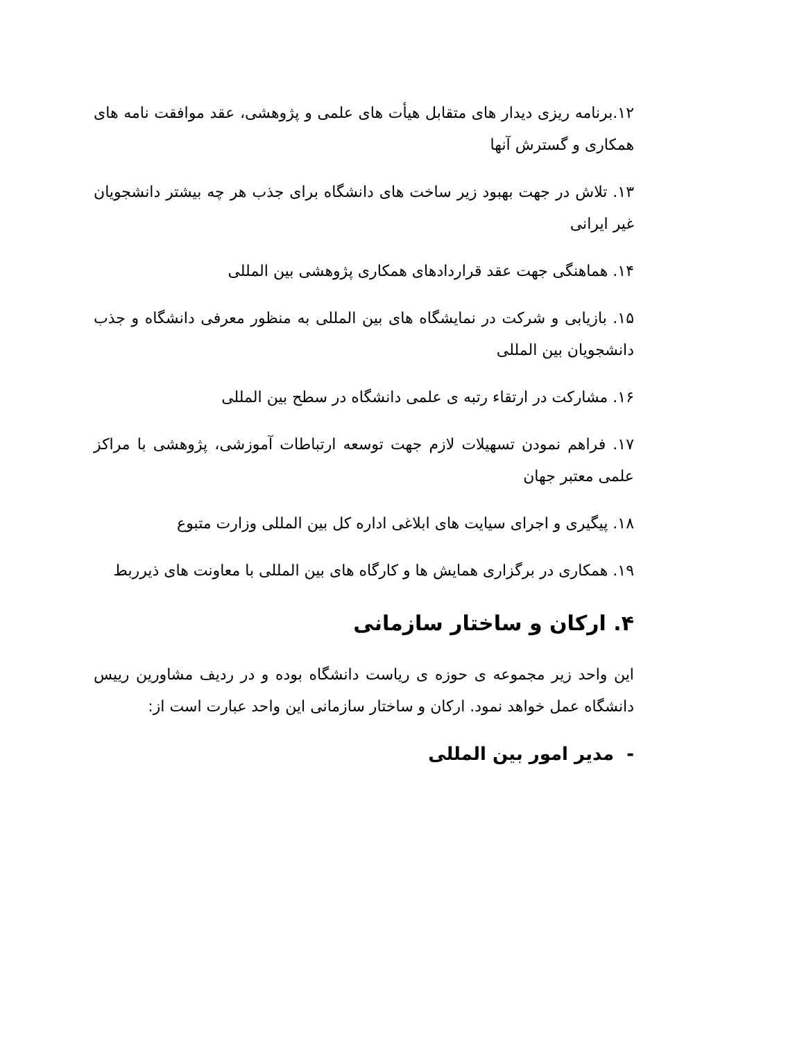۱۲.برنامه ریزی دیدار های متقابل هیأت های علمی و پژوهشی، عقد موافقت نامه های همکاری و گسترش آنها
۱۳. تلاش در جهت بهبود زیر ساخت های دانشگاه برای جذب هر چه بیشتر دانشجویان غیر ایرانی
۱۴. هماهنگی جهت عقد قراردادهای همکاری پژوهشی بین المللی
۱۵. بازیابی و شرکت در نمایشگاه های بین المللی به منظور معرفی دانشگاه و جذب دانشجویان بین المللی
۱۶. مشارکت در ارتقاء رتبه ی علمی دانشگاه در سطح بین المللی
۱۷. فراهم نمودن تسهیلات لازم جهت توسعه ارتباطات آموزشی، پژوهشی با مراکز علمی معتبر جهان
۱۸. پیگیری و اجرای سیایت های ابلاغی اداره کل بین المللی وزارت متبوع
۱۹. همکاری در برگزاری همایش ها و کارگاه های بین المللی با معاونت های ذیرربط
۴. ارکان و ساختار سازمانی
این واحد زیر مجموعه ی حوزه ی ریاست دانشگاه بوده و در ردیف مشاورین رییس دانشگاه عمل خواهد نمود. ارکان و ساختار سازمانی این واحد عبارت است از:
- مدیر امور بین المللی